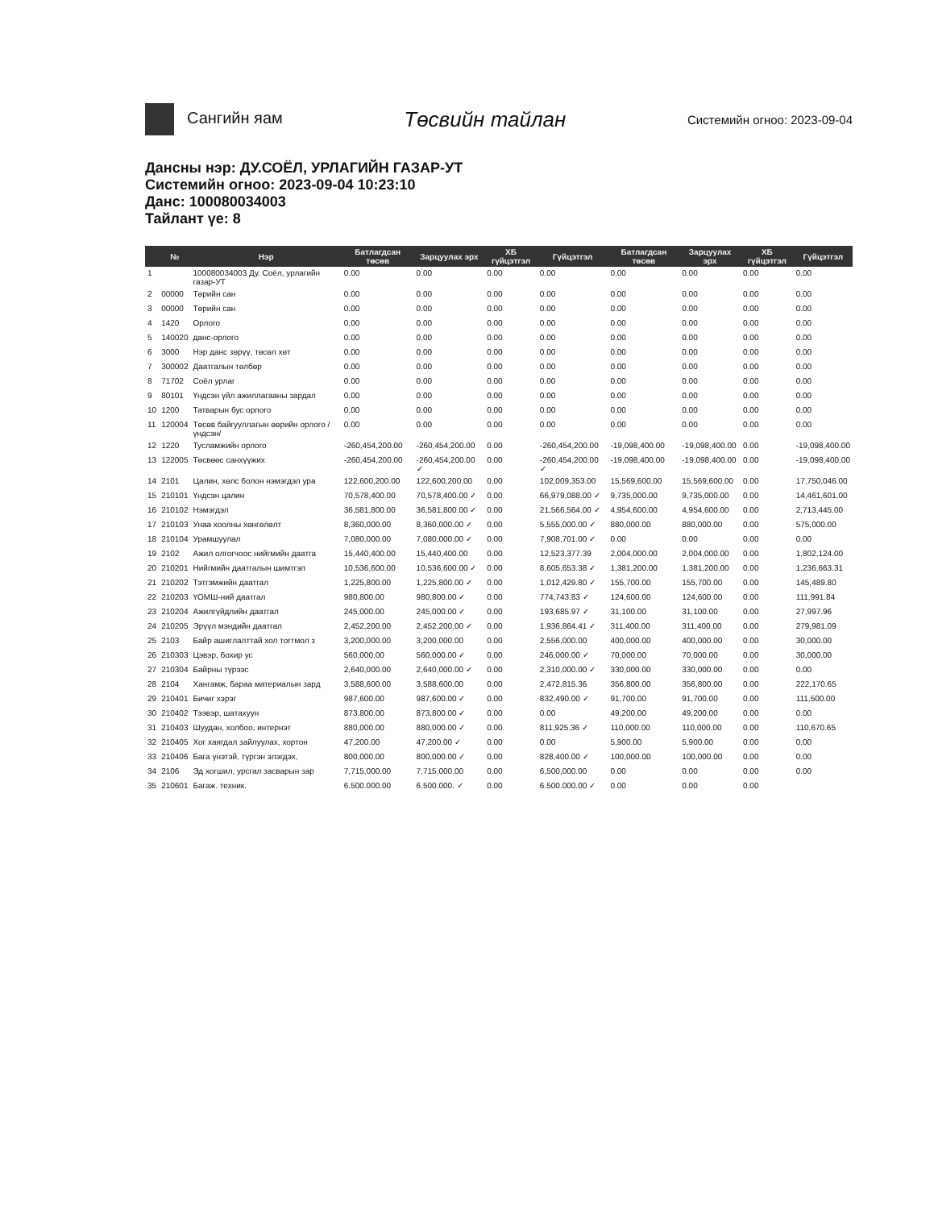Сангийн яам
Төсвийн тайлан
Системийн огноо: 2023-09-04
Дансны нэр: ДУ.СОЁЛ, УРЛАГИЙН ГАЗАР-УТ
Системийн огноо: 2023-09-04 10:23:10
Данс: 100080034003
Тайлант үе: 8
| | № | Нэр | Батлагдсан төсөв | Зарцуулах эрх | ХБ гүйцэтгэл | Гүйцэтгэл | Батлагдсан төсөв | Зарцуулах эрх | ХБ гүйцэтгэл | Гүйцэтгэл |
| --- | --- | --- | --- | --- | --- | --- | --- | --- | --- | --- |
| 1 | | 100080034003 Ду. Соёл, урлагийн газар-УТ | 0.00 | 0.00 | 0.00 | 0.00 | 0.00 | 0.00 | 0.00 | 0.00 |
| 2 | 00000 | Төрийн сан | 0.00 | 0.00 | 0.00 | 0.00 | 0.00 | 0.00 | 0.00 | 0.00 |
| 3 | 00000 | Төрийн сан | 0.00 | 0.00 | 0.00 | 0.00 | 0.00 | 0.00 | 0.00 | 0.00 |
| 4 | 1420 | Орлого | 0.00 | 0.00 | 0.00 | 0.00 | 0.00 | 0.00 | 0.00 | 0.00 |
| 5 | 140020 | данс-орлого | 0.00 | 0.00 | 0.00 | 0.00 | 0.00 | 0.00 | 0.00 | 0.00 |
| 6 | 3000 | Нэр данс зөрүү, төсөл хөт | 0.00 | 0.00 | 0.00 | 0.00 | 0.00 | 0.00 | 0.00 | 0.00 |
| 7 | 300002 | Даатгалын төлбөр | 0.00 | 0.00 | 0.00 | 0.00 | 0.00 | 0.00 | 0.00 | 0.00 |
| 8 | 71702 | Соёл урлаг | 0.00 | 0.00 | 0.00 | 0.00 | 0.00 | 0.00 | 0.00 | 0.00 |
| 9 | 80101 | Үндсэн үйл ажиллагааны зардал | 0.00 | 0.00 | 0.00 | 0.00 | 0.00 | 0.00 | 0.00 | 0.00 |
| 10 | 1200 | Татварын бус орлого | 0.00 | 0.00 | 0.00 | 0.00 | 0.00 | 0.00 | 0.00 | 0.00 |
| 11 | 120004 | Төсөв байгууллагын өөрийн орлого / үндсэн/ | 0.00 | 0.00 | 0.00 | 0.00 | 0.00 | 0.00 | 0.00 | 0.00 |
| 12 | 1220 | Тусламжийн орлого | -260,454,200.00 | -260,454,200.00 | 0.00 | -260,454,200.00 | -19,098,400.00 | -19,098,400.00 | 0.00 | -19,098,400.00 |
| 13 | 122005 | Төсвөөс санхүүжих | -260,454,200.00 | -260,454,200.00 ✓ | 0.00 | -260,454,200.00 ✓ | -19,098,400.00 | -19,098,400.00 | 0.00 | -19,098,400.00 |
| 14 | 2101 | Цалин, хөлс болон нэмэгдэл ура | 122,600,200.00 | 122,600,200.00 | 0.00 | 102,009,353.00 | 15,569,600.00 | 15,569,600.00 | 0.00 | 17,750,046.00 |
| 15 | 210101 | Үндсэн цалин | 70,578,400.00 | 70,578,400.00 ✓ | 0.00 | 66,979,088.00 ✓ | 9,735,000.00 | 9,735,000.00 | 0.00 | 14,461,601.00 |
| 16 | 210102 | Нэмэгдэл | 36,581,800.00 | 36,581,800.00 ✓ | 0.00 | 21,566,564.00 ✓ | 4,954,600.00 | 4,954,600.00 | 0.00 | 2,713,445.00 |
| 17 | 210103 | Унаа хоолны хөнгөлөлт | 8,360,000.00 | 8,360,000.00 ✓ | 0.00 | 5,555,000.00 ✓ | 880,000.00 | 880,000.00 | 0.00 | 575,000.00 |
| 18 | 210104 | Урамшуулал | 7,080,000.00 | 7,080,000.00 ✓ | 0.00 | 7,908,701.00 ✓ | 0.00 | 0.00 | 0.00 | 0.00 |
| 19 | 2102 | Ажил олгогчоос нийгмийн даатга | 15,440,400.00 | 15,440,400.00 | 0.00 | 12,523,377.39 | 2,004,000.00 | 2,004,000.00 | 0.00 | 1,802,124.00 |
| 20 | 210201 | Нийгмийн даатгалын шимтгэл | 10,536,600.00 | 10,536,600.00 ✓ | 0.00 | 8,605,653.38 ✓ | 1,381,200.00 | 1,381,200.00 | 0.00 | 1,236,663.31 |
| 21 | 210202 | Тэтгэмжийн даатгал | 1,225,800.00 | 1,225,800.00 ✓ | 0.00 | 1,012,429.80 ✓ | 155,700.00 | 155,700.00 | 0.00 | 145,489.80 |
| 22 | 210203 | ҮОМШ-ний даатгал | 980,800.00 | 980,800.00 ✓ | 0.00 | 774,743.83 ✓ | 124,600.00 | 124,600.00 | 0.00 | 111,991.84 |
| 23 | 210204 | Ажилгүйдлийн даатгал | 245,000.00 | 245,000.00 ✓ | 0.00 | 193,685.97 ✓ | 31,100.00 | 31,100.00 | 0.00 | 27,997.96 |
| 24 | 210205 | Эрүүл мэндийн даатгал | 2,452,200.00 | 2,452,200.00 ✓ | 0.00 | 1,936,864.41 ✓ | 311,400.00 | 311,400.00 | 0.00 | 279,981.09 |
| 25 | 2103 | Байр ашиглалттай хол тогтмол з | 3,200,000.00 | 3,200,000.00 | 0.00 | 2,556,000.00 | 400,000.00 | 400,000.00 | 0.00 | 30,000.00 |
| 26 | 210303 | Цэвэр, бохир ус | 560,000.00 | 560,000.00 ✓ | 0.00 | 246,000.00 ✓ | 70,000.00 | 70,000.00 | 0.00 | 30,000.00 |
| 27 | 210304 | Байрны түрээс | 2,640,000.00 | 2,640,000.00 ✓ | 0.00 | 2,310,000.00 ✓ | 330,000.00 | 330,000.00 | 0.00 | 0.00 |
| 28 | 2104 | Хангамж, бараа материалын зард | 3,588,600.00 | 3,588,600.00 | 0.00 | 2,472,815.36 | 356,800.00 | 356,800.00 | 0.00 | 222,170.65 |
| 29 | 210401 | Бичиг хэрэг | 987,600.00 | 987,600.00 ✓ | 0.00 | 832,490.00 ✓ | 91,700.00 | 91,700.00 | 0.00 | 111,500.00 |
| 30 | 210402 | Тээвэр, шатахуун | 873,800.00 | 873,800.00 ✓ | 0.00 | 0.00 | 49,200.00 | 49,200.00 | 0.00 | 0.00 |
| 31 | 210403 | Шуудан, холбоо, интернэт | 880,000.00 | 880,000.00 ✓ | 0.00 | 811,925.36 ✓ | 110,000.00 | 110,000.00 | 0.00 | 110,670.65 |
| 32 | 210405 | Хог хаягдал зайлуулах, хортон | 47,200.00 | 47,200.00 ✓ | 0.00 | 0.00 | 5,900.00 | 5,900.00 | 0.00 | 0.00 |
| 33 | 210406 | Бага үнэтэй, түргэн элэгдэх, | 800,000.00 | 800,000.00 ✓ | 0.00 | 828,400.00 ✓ | 100,000.00 | 100,000.00 | 0.00 | 0.00 |
| 34 | 2106 | Эд хогшил, урсгал засварын зар | 7,715,000.00 | 7,715,000.00 | 0.00 | 6,500,000.00 | 0.00 | 0.00 | 0.00 | 0.00 |
| 35 | 210601 | Багаж. техник. | 6.500.000.00 | 6.500.000. ✓ | 0.00 | 6.500.000.00 ✓ | 0.00 | 0.00 | 0.00 | |